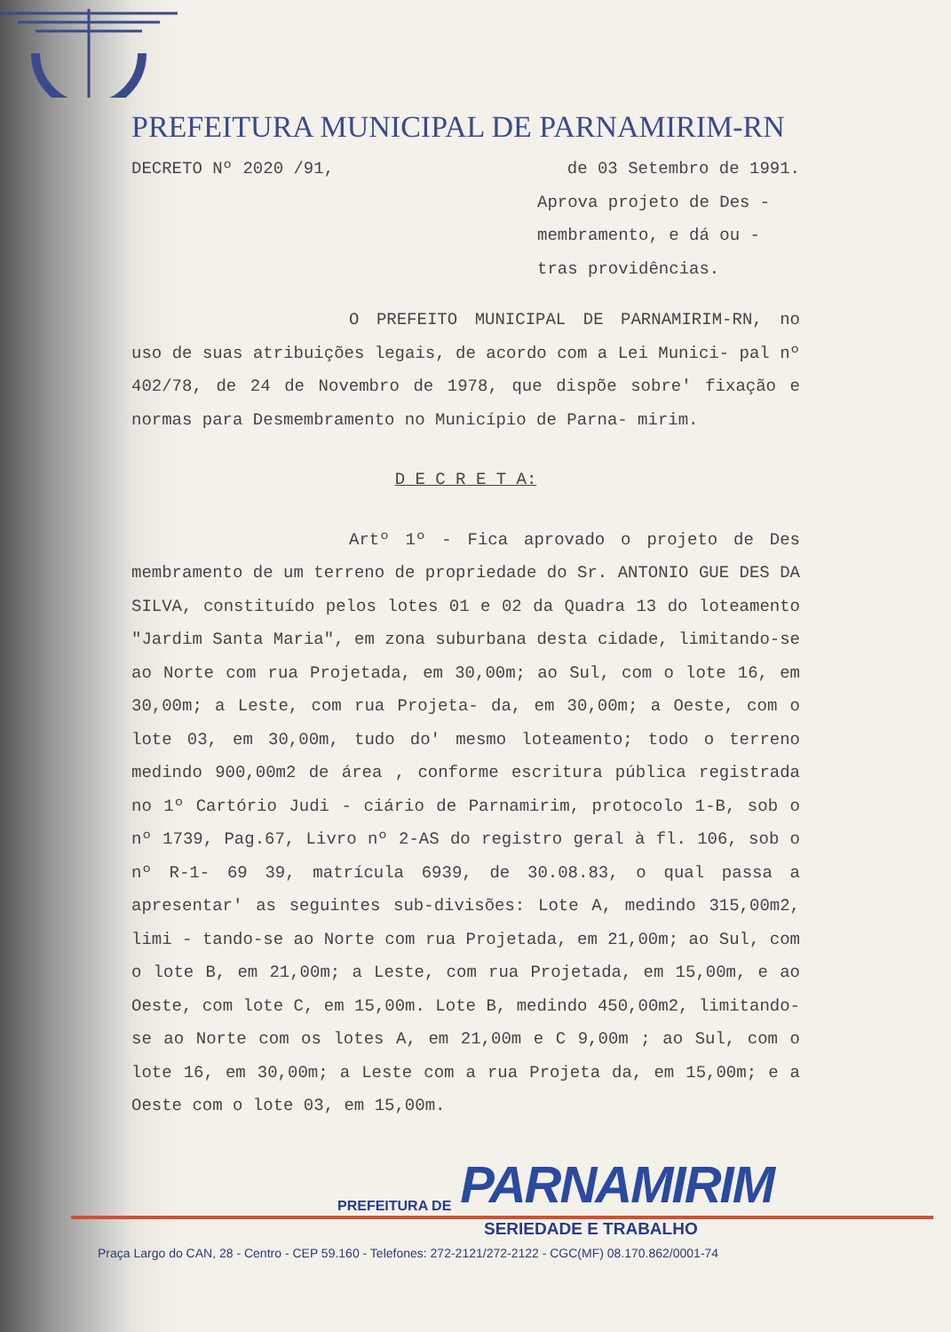PREFEITURA MUNICIPAL DE PARNAMIRIM-RN
DECRETO Nº 2020 /91, de 03 Setembro de 1991.
Aprova projeto de Des - membramento, e dá ou - tras providências.
O PREFEITO MUNICIPAL DE PARNAMIRIM-RN, no uso de suas atribuições legais, de acordo com a Lei Munici- pal nº 402/78, de 24 de Novembro de 1978, que dispõe sobre' fixação e normas para Desmembramento no Município de Parna- mirim.
D E C R E T A:
Artº 1º - Fica aprovado o projeto de Des membramento de um terreno de propriedade do Sr. ANTONIO GUE DES DA SILVA, constituído pelos lotes 01 e 02 da Quadra 13 do loteamento "Jardim Santa Maria", em zona suburbana desta cidade, limitando-se ao Norte com rua Projetada, em 30,00m; ao Sul, com o lote 16, em 30,00m; a Leste, com rua Projeta- da, em 30,00m; a Oeste, com o lote 03, em 30,00m, tudo do' mesmo loteamento; todo o terreno medindo 900,00m2 de área , conforme escritura pública registrada no 1º Cartório Judi - ciário de Parnamirim, protocolo 1-B, sob o nº 1739, Pag.67, Livro nº 2-AS do registro geral à fl. 106, sob o nº R-1- 69 39, matrícula 6939, de 30.08.83, o qual passa a apresentar' as seguintes sub-divisões: Lote A, medindo 315,00m2, limi - tando-se ao Norte com rua Projetada, em 21,00m; ao Sul, com o lote B, em 21,00m; a Leste, com rua Projetada, em 15,00m, e ao Oeste, com lote C, em 15,00m. Lote B, medindo 450,00m2, limitando-se ao Norte com os lotes A, em 21,00m e C 9,00m ; ao Sul, com o lote 16, em 30,00m; a Leste com a rua Projeta da, em 15,00m; e a Oeste com o lote 03, em 15,00m.
PREFEITURA DE PARNAMIRIM
SERIEDADE E TRABALHO
Praça Largo do CAN, 28 - Centro - CEP 59.160 - Telefones: 272-2121/272-2122 - CGC(MF) 08.170.862/0001-74